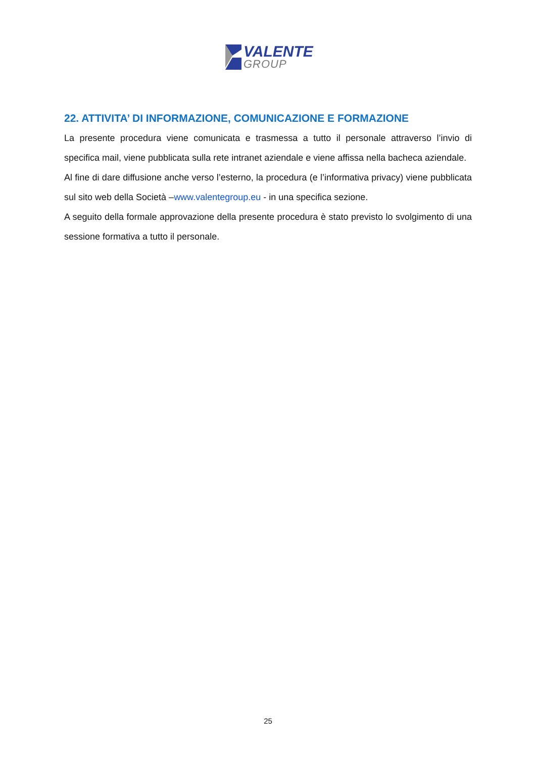VALENTE
GROUP
22. ATTIVITA’ DI INFORMAZIONE, COMUNICAZIONE E FORMAZIONE
La presente procedura viene comunicata e trasmessa a tutto il personale attraverso l’invio di specifica mail, viene pubblicata sulla rete intranet aziendale e viene affissa nella bacheca aziendale.
Al fine di dare diffusione anche verso l’esterno, la procedura (e l’informativa privacy) viene pubblicata sul sito web della Società –www.valentegroup.eu - in una specifica sezione.
A seguito della formale approvazione della presente procedura è stato previsto lo svolgimento di una sessione formativa a tutto il personale.
25